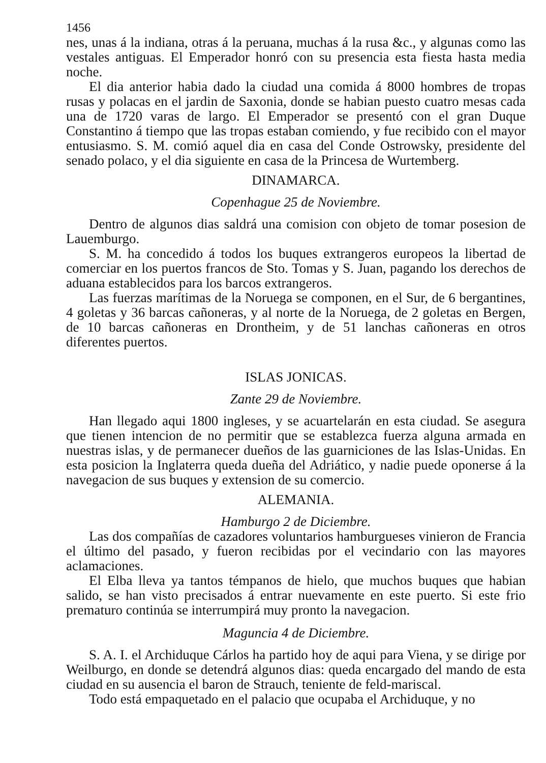1456
nes, unas á la indiana, otras á la peruana, muchas á la rusa &c., y algunas como las vestales antiguas. El Emperador honró con su presencia esta fiesta hasta media noche.
El dia anterior habia dado la ciudad una comida á 8000 hombres de tropas rusas y polacas en el jardin de Saxonia, donde se habian puesto cuatro mesas cada una de 1720 varas de largo. El Emperador se presentó con el gran Duque Constantino á tiempo que las tropas estaban comiendo, y fue recibido con el mayor entusiasmo. S. M. comió aquel dia en casa del Conde Ostrowsky, presidente del senado polaco, y el dia siguiente en casa de la Princesa de Wurtemberg.
DINAMARCA.
Copenhague 25 de Noviembre.
Dentro de algunos dias saldrá una comision con objeto de tomar posesion de Lauemburgo.
S. M. ha concedido á todos los buques extrangeros europeos la libertad de comerciar en los puertos francos de Sto. Tomas y S. Juan, pagando los derechos de aduana establecidos para los barcos extrangeros.
Las fuerzas marítimas de la Noruega se componen, en el Sur, de 6 bergantines, 4 goletas y 36 barcas cañoneras, y al norte de la Noruega, de 2 goletas en Bergen, de 10 barcas cañoneras en Drontheim, y de 51 lanchas cañoneras en otros diferentes puertos.
ISLAS JONICAS.
Zante 29 de Noviembre.
Han llegado aqui 1800 ingleses, y se acuartelarán en esta ciudad. Se asegura que tienen intencion de no permitir que se establezca fuerza alguna armada en nuestras islas, y de permanecer dueños de las guarniciones de las Islas-Unidas. En esta posicion la Inglaterra queda dueña del Adriático, y nadie puede oponerse á la navegacion de sus buques y extension de su comercio.
ALEMANIA.
Hamburgo 2 de Diciembre.
Las dos compañías de cazadores voluntarios hamburgueses vinieron de Francia el último del pasado, y fueron recibidas por el vecindario con las mayores aclamaciones.
El Elba lleva ya tantos témpanos de hielo, que muchos buques que habian salido, se han visto precisados á entrar nuevamente en este puerto. Si este frio prematuro continúa se interrumpirá muy pronto la navegacion.
Maguncia 4 de Diciembre.
S. A. I. el Archiduque Cárlos ha partido hoy de aqui para Viena, y se dirige por Weilburgo, en donde se detendrá algunos dias: queda encargado del mando de esta ciudad en su ausencia el baron de Strauch, teniente de feld-mariscal.
Todo está empaquetado en el palacio que ocupaba el Archiduque, y no